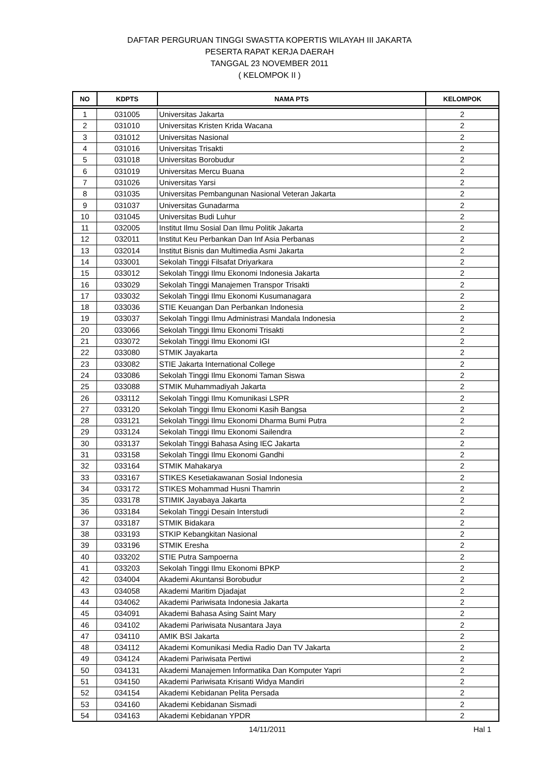DAFTAR PERGURUAN TINGGI SWASTTA KOPERTIS WILAYAH III JAKARTA
PESERTA RAPAT KERJA DAERAH
TANGGAL 23 NOVEMBER 2011
( KELOMPOK II )
| NO | KDPTS | NAMA PTS | KELOMPOK |
| --- | --- | --- | --- |
| 1 | 031005 | Universitas Jakarta | 2 |
| 2 | 031010 | Universitas Kristen Krida Wacana | 2 |
| 3 | 031012 | Universitas Nasional | 2 |
| 4 | 031016 | Universitas Trisakti | 2 |
| 5 | 031018 | Universitas Borobudur | 2 |
| 6 | 031019 | Universitas Mercu Buana | 2 |
| 7 | 031026 | Universitas Yarsi | 2 |
| 8 | 031035 | Universitas Pembangunan Nasional Veteran Jakarta | 2 |
| 9 | 031037 | Universitas Gunadarma | 2 |
| 10 | 031045 | Universitas Budi Luhur | 2 |
| 11 | 032005 | Institut Ilmu Sosial Dan Ilmu Politik Jakarta | 2 |
| 12 | 032011 | Institut Keu Perbankan Dan Inf Asia Perbanas | 2 |
| 13 | 032014 | Institut Bisnis dan Multimedia Asmi Jakarta | 2 |
| 14 | 033001 | Sekolah Tinggi Filsafat Driyarkara | 2 |
| 15 | 033012 | Sekolah Tinggi Ilmu Ekonomi Indonesia Jakarta | 2 |
| 16 | 033029 | Sekolah Tinggi Manajemen Transpor Trisakti | 2 |
| 17 | 033032 | Sekolah Tinggi Ilmu Ekonomi Kusumanagara | 2 |
| 18 | 033036 | STIE Keuangan Dan Perbankan Indonesia | 2 |
| 19 | 033037 | Sekolah Tinggi Ilmu Administrasi Mandala Indonesia | 2 |
| 20 | 033066 | Sekolah Tinggi Ilmu Ekonomi Trisakti | 2 |
| 21 | 033072 | Sekolah Tinggi Ilmu Ekonomi IGI | 2 |
| 22 | 033080 | STMIK Jayakarta | 2 |
| 23 | 033082 | STIE Jakarta International College | 2 |
| 24 | 033086 | Sekolah Tinggi Ilmu Ekonomi Taman Siswa | 2 |
| 25 | 033088 | STMIK Muhammadiyah Jakarta | 2 |
| 26 | 033112 | Sekolah Tinggi Ilmu Komunikasi LSPR | 2 |
| 27 | 033120 | Sekolah Tinggi Ilmu Ekonomi Kasih Bangsa | 2 |
| 28 | 033121 | Sekolah Tinggi Ilmu Ekonomi Dharma Bumi Putra | 2 |
| 29 | 033124 | Sekolah Tinggi Ilmu Ekonomi Sailendra | 2 |
| 30 | 033137 | Sekolah Tinggi Bahasa Asing IEC Jakarta | 2 |
| 31 | 033158 | Sekolah Tinggi Ilmu Ekonomi Gandhi | 2 |
| 32 | 033164 | STMIK Mahakarya | 2 |
| 33 | 033167 | STIKES Kesetiakawanan Sosial Indonesia | 2 |
| 34 | 033172 | STIKES Mohammad Husni Thamrin | 2 |
| 35 | 033178 | STIMIK Jayabaya Jakarta | 2 |
| 36 | 033184 | Sekolah Tinggi Desain Interstudi | 2 |
| 37 | 033187 | STMIK Bidakara | 2 |
| 38 | 033193 | STKIP Kebangkitan Nasional | 2 |
| 39 | 033196 | STMIK Eresha | 2 |
| 40 | 033202 | STIE Putra Sampoerna | 2 |
| 41 | 033203 | Sekolah Tinggi Ilmu Ekonomi BPKP | 2 |
| 42 | 034004 | Akademi Akuntansi Borobudur | 2 |
| 43 | 034058 | Akademi Maritim Djadajat | 2 |
| 44 | 034062 | Akademi Pariwisata Indonesia Jakarta | 2 |
| 45 | 034091 | Akademi Bahasa Asing Saint Mary | 2 |
| 46 | 034102 | Akademi Pariwisata Nusantara Jaya | 2 |
| 47 | 034110 | AMIK BSI Jakarta | 2 |
| 48 | 034112 | Akademi Komunikasi Media Radio Dan TV Jakarta | 2 |
| 49 | 034124 | Akademi Pariwisata Pertiwi | 2 |
| 50 | 034131 | Akademi Manajemen Informatika Dan Komputer Yapri | 2 |
| 51 | 034150 | Akademi Pariwisata Krisanti Widya Mandiri | 2 |
| 52 | 034154 | Akademi Kebidanan Pelita Persada | 2 |
| 53 | 034160 | Akademi Kebidanan Sismadi | 2 |
| 54 | 034163 | Akademi Kebidanan YPDR | 2 |
14/11/2011 Hal 1